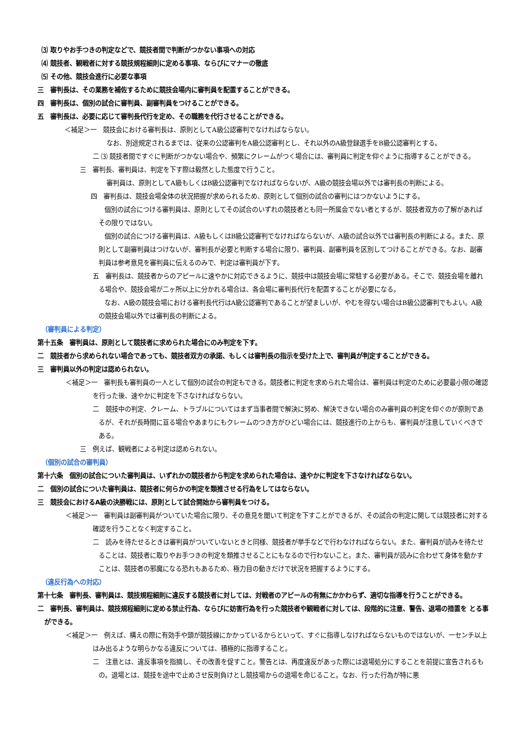⑶ 取りやお手つきの判定などで、競技者間で判断がつかない事項への対応
⑷ 競技者、観戦者に対する競技規程細則に定める事項、ならびにマナーの徹底
⑸ その他、競技会進行に必要な事項
三　審判長は、その業務を補佐するために競技会場内に審判員を配置することができる。
四　審判長は、個別の試合に審判員、副審判員をつけることができる。
五　審判長は、必要に応じて審判長代行を定め、その職務を代行させることができる。
＜補足＞一　競技会における審判長は、原則としてA級公認審判でなければならない。
なお、別途規定されるまでは、従来の公認審判をA級公認審判とし、それ以外のA級登録選手をB級公認審判とする。
二 ⑶ 競技者間ですぐに判断がつかない場合や、頻繁にクレームがつく場合には、審判員に判定を仰ぐように指導することができる。
三　審判長、審判員は、判定を下す際は毅然とした態度で行うこと。
審判員は、原則としてA級もしくはB級公認審判でなければならないが、A級の競技会場以外では審判長の判断による。
四　審判長は、競技会場全体の状況把握が求められるため、原則として個別の試合の審判にはつかないようにする。
個別の試合につける審判員は、原則としてその試合のいずれの競技者とも同一所属会でない者とするが、競技者双方の了解があればその限りではない。
個別の試合につける審判員は、A級もしくはB級公認審判でなければならないが、A級の試合以外では審判長の判断による。また、原則として副審判員はつけないが、審判長が必要と判断する場合に限り、審判員、副審判員を区別してつけることができる。なお、副審判員は参考意見を審判員に伝えるのみで、判定は審判員が下す。
五　審判長は、競技者からのアピールに速やかに対応できるように、競技中は競技会場に常駐する必要がある。そこで、競技会場を離れる場合や、競技会場が二ヶ所以上に分かれる場合は、各会場に審判長代行を配置することが必要になる。
なお、A級の競技会場における審判長代行はA級公認審判であることが望ましいが、やむを得ない場合はB級公認審判でもよい。A級の競技会場以外では審判長の判断による。
（審判員による判定）
第十五条　審判員は、原則として競技者に求められた場合にのみ判定を下す。
二　競技者から求められない場合であっても、競技者双方の承諾、もしくは審判長の指示を受けた上で、審判員が判定することができる。
三　審判員以外の判定は認められない。
＜補足＞一　審判長も審判員の一人として個別の試合の判定もできる。競技者に判定を求められた場合は、審判員は判定のために必要最小限の確認を行った後、速やかに判定を下さなければならない。
二　競技中の判定、クレーム、トラブルについてはまず当事者間で解決に努め、解決できない場合のみ審判員の判定を仰ぐのが原則であるが、それが長時間に亘る場合やあまりにもクレームのつき方がひどい場合には、競技進行の上からも、審判員が注意していくべきである。
三　例えば、観戦者による判定は認められない。
（個別の試合の審判員）
第十六条　個別の試合についた審判員は、いずれかの競技者から判定を求められた場合は、速やかに判定を下さなければならない。
二　個別の試合についた審判員は、競技者に何らかの判定を類推させる行為をしてはならない。
三　競技会におけるA級の決勝戦には、原則として試合開始から審判員をつける。
＜補足＞一　審判員は副審判員がついていた場合に限り、その意見を聞いて判定を下すことができるが、その試合の判定に関しては競技者に対する確認を行うことなく判定すること。
二　読みを待たせるときは審判員がついていないときと同様、競技者が挙手などで行わなければならない。また、審判員が読みを待たせることは、競技者に取りやお手つきの判定を類推させることにもなるので行わないこと。また、審判員が読みに合わせて身体を動かすことは、競技者の邪魔になる恐れもあるため、極力目の動きだけで状況を把握するようにする。
（違反行為への対応）
第十七条　審判長、審判員は、競技規程細則に違反する競技者に対しては、対戦者のアピールの有無にかかわらず、適切な指導を行うことができる。
二　審判長、審判員は、競技規程細則に定める禁止行為、ならびに妨害行為を行った競技者や観戦者に対しては、段階的に注意、警告、退場の措置を とる事ができる。
＜補足＞一　例えば、構えの際に有効手や頭が競技線にかかっているからといって、すぐに指導しなければならないものではないが、一センチ以上はみ出るような明らかなる違反については、積極的に指導すること。
二　注意とは、違反事項を指摘し、その改善を促すこと。警告とは、再度違反があった際には退場処分にすることを前提に宣告されるもの。退場とは、競技を途中で止めさせ反則負けとし競技場からの退場を命じること。なお、行った行為が特に悪